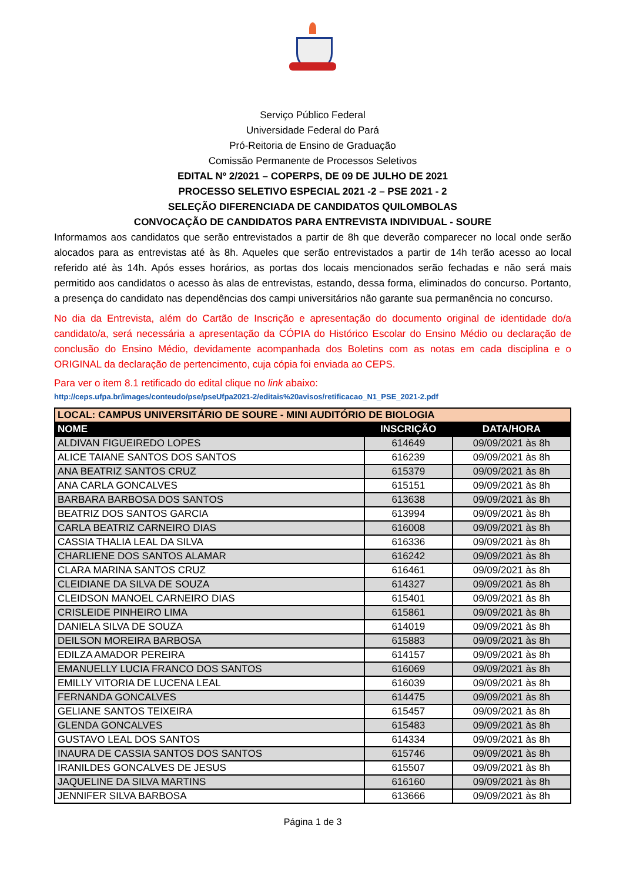Serviço Público Federal
Universidade Federal do Pará
Pró-Reitoria de Ensino de Graduação
Comissão Permanente de Processos Seletivos
EDITAL Nº 2/2021 – COPERPS, DE 09 DE JULHO DE 2021
PROCESSO SELETIVO ESPECIAL 2021 -2 – PSE 2021 - 2
SELEÇÃO DIFERENCIADA DE CANDIDATOS QUILOMBOLAS
CONVOCAÇÃO DE CANDIDATOS PARA ENTREVISTA INDIVIDUAL - SOURE
Informamos aos candidatos que serão entrevistados a partir de 8h que deverão comparecer no local onde serão alocados para as entrevistas até às 8h. Aqueles que serão entrevistados a partir de 14h terão acesso ao local referido até às 14h. Após esses horários, as portas dos locais mencionados serão fechadas e não será mais permitido aos candidatos o acesso às alas de entrevistas, estando, dessa forma, eliminados do concurso. Portanto, a presença do candidato nas dependências dos campi universitários não garante sua permanência no concurso.
No dia da Entrevista, além do Cartão de Inscrição e apresentação do documento original de identidade do/a candidato/a, será necessária a apresentação da CÓPIA do Histórico Escolar do Ensino Médio ou declaração de conclusão do Ensino Médio, devidamente acompanhada dos Boletins com as notas em cada disciplina e o ORIGINAL da declaração de pertencimento, cuja cópia foi enviada ao CEPS.
Para ver o item 8.1 retificado do edital clique no link abaixo:
http://ceps.ufpa.br/images/conteudo/pse/pseUfpa2021-2/editais%20avisos/retificacao_N1_PSE_2021-2.pdf
| LOCAL: CAMPUS UNIVERSITÁRIO DE SOURE - MINI AUDITÓRIO DE BIOLOGIA | | |
| --- | --- | --- |
| NOME | INSCRIÇÃO | DATA/HORA |
| ALDIVAN FIGUEIREDO LOPES | 614649 | 09/09/2021 às 8h |
| ALICE TAIANE SANTOS DOS SANTOS | 616239 | 09/09/2021 às 8h |
| ANA BEATRIZ SANTOS CRUZ | 615379 | 09/09/2021 às 8h |
| ANA CARLA GONCALVES | 615151 | 09/09/2021 às 8h |
| BARBARA BARBOSA DOS SANTOS | 613638 | 09/09/2021 às 8h |
| BEATRIZ DOS SANTOS GARCIA | 613994 | 09/09/2021 às 8h |
| CARLA BEATRIZ CARNEIRO DIAS | 616008 | 09/09/2021 às 8h |
| CASSIA THALIA LEAL DA SILVA | 616336 | 09/09/2021 às 8h |
| CHARLIENE DOS SANTOS ALAMAR | 616242 | 09/09/2021 às 8h |
| CLARA MARINA SANTOS CRUZ | 616461 | 09/09/2021 às 8h |
| CLEIDIANE DA SILVA DE SOUZA | 614327 | 09/09/2021 às 8h |
| CLEIDSON MANOEL CARNEIRO DIAS | 615401 | 09/09/2021 às 8h |
| CRISLEIDE PINHEIRO LIMA | 615861 | 09/09/2021 às 8h |
| DANIELA SILVA DE SOUZA | 614019 | 09/09/2021 às 8h |
| DEILSON MOREIRA BARBOSA | 615883 | 09/09/2021 às 8h |
| EDILZA AMADOR PEREIRA | 614157 | 09/09/2021 às 8h |
| EMANUELLY LUCIA FRANCO DOS SANTOS | 616069 | 09/09/2021 às 8h |
| EMILLY VITORIA DE LUCENA LEAL | 616039 | 09/09/2021 às 8h |
| FERNANDA GONCALVES | 614475 | 09/09/2021 às 8h |
| GELIANE SANTOS TEIXEIRA | 615457 | 09/09/2021 às 8h |
| GLENDA GONCALVES | 615483 | 09/09/2021 às 8h |
| GUSTAVO LEAL DOS SANTOS | 614334 | 09/09/2021 às 8h |
| INAURA DE CASSIA SANTOS DOS SANTOS | 615746 | 09/09/2021 às 8h |
| IRANILDES GONCALVES DE JESUS | 615507 | 09/09/2021 às 8h |
| JAQUELINE DA SILVA MARTINS | 616160 | 09/09/2021 às 8h |
| JENNIFER SILVA BARBOSA | 613666 | 09/09/2021 às 8h |
Página 1 de 3